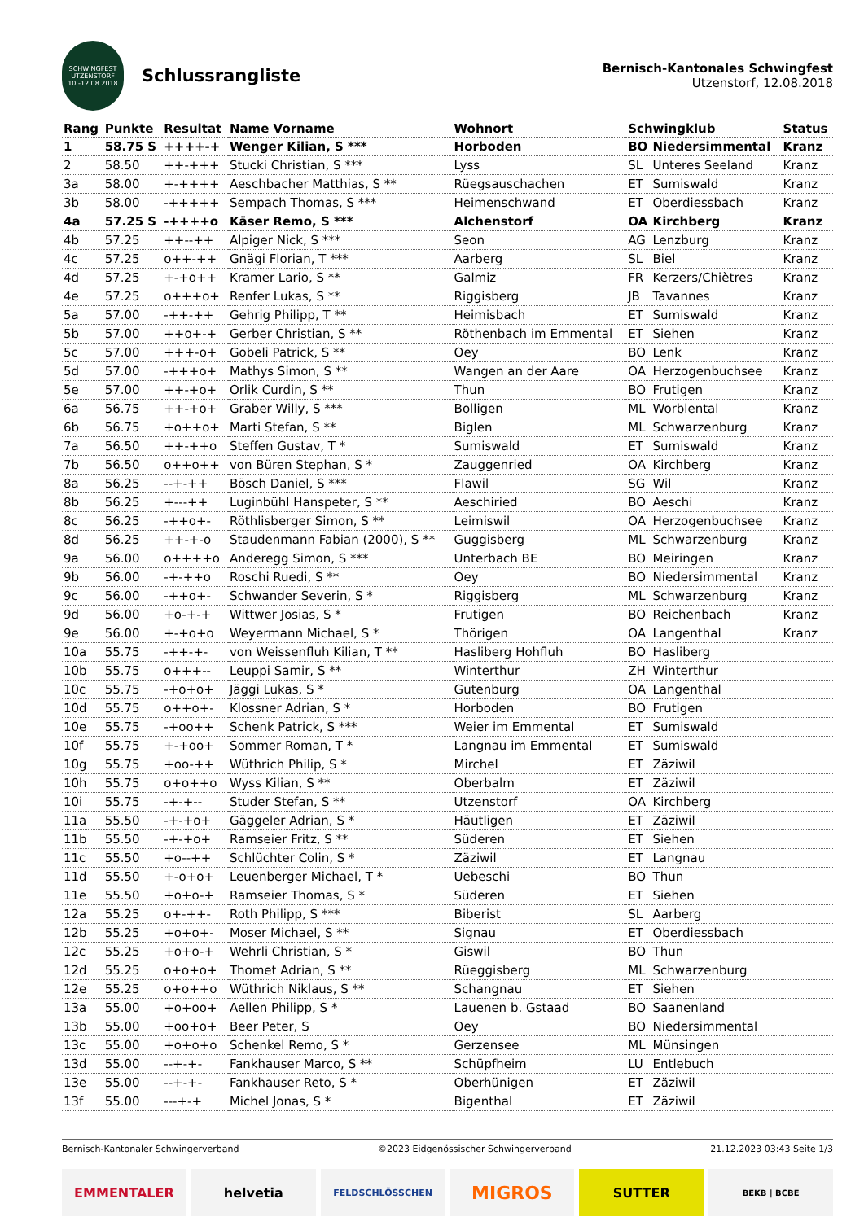SCHWINGFEST
UTZENSTORF
10.-12.08.2018
Schlussrangliste
Bernisch-Kantonales Schwingfest
Utzenstorf, 12.08.2018
| Rang | Punkte | Resultat | Name Vorname | Wohnort | Schwingklub | | Status |
| --- | --- | --- | --- | --- | --- | --- | --- |
| 1 | 58.75 S | ++++-+ | Wenger Kilian, S *** | Horboden | BO | Niedersimmental | Kranz |
| 2 | 58.50 | ++-+++ | Stucki Christian, S *** | Lyss | SL | Unteres Seeland | Kranz |
| 3a | 58.00 | +-++++ | Aeschbacher Matthias, S ** | Rüegsauschachen | ET | Sumiswald | Kranz |
| 3b | 58.00 | -+++++ | Sempach Thomas, S *** | Heimenschwand | ET | Oberdiessbach | Kranz |
| 4a | 57.25 S | -++++o | Käser Remo, S *** | Alchenstorf | OA | Kirchberg | Kranz |
| 4b | 57.25 | ++--++ | Alpiger Nick, S *** | Seon | AG | Lenzburg | Kranz |
| 4c | 57.25 | o++-++ | Gnägi Florian, T *** | Aarberg | SL | Biel | Kranz |
| 4d | 57.25 | +-+o++ | Kramer Lario, S ** | Galmiz | FR | Kerzers/Chiètres | Kranz |
| 4e | 57.25 | o+++o+ | Renfer Lukas, S ** | Riggisberg | JB | Tavannes | Kranz |
| 5a | 57.00 | -++-++ | Gehrig Philipp, T ** | Heimisbach | ET | Sumiswald | Kranz |
| 5b | 57.00 | ++o+-+ | Gerber Christian, S ** | Röthenbach im Emmental | ET | Siehen | Kranz |
| 5c | 57.00 | +++-o+ | Gobeli Patrick, S ** | Oey | BO | Lenk | Kranz |
| 5d | 57.00 | -+++o+ | Mathys Simon, S ** | Wangen an der Aare | OA | Herzogenbuchsee | Kranz |
| 5e | 57.00 | ++-+o+ | Orlik Curdin, S ** | Thun | BO | Frutigen | Kranz |
| 6a | 56.75 | ++-+o+ | Graber Willy, S *** | Bolligen | ML | Worblental | Kranz |
| 6b | 56.75 | +o++o+ | Marti Stefan, S ** | Biglen | ML | Schwarzenburg | Kranz |
| 7a | 56.50 | ++-++o | Steffen Gustav, T * | Sumiswald | ET | Sumiswald | Kranz |
| 7b | 56.50 | o++o++ | von Büren Stephan, S * | Zauggenried | OA | Kirchberg | Kranz |
| 8a | 56.25 | --+-++ | Bösch Daniel, S *** | Flawil | SG | Wil | Kranz |
| 8b | 56.25 | +---++ | Luginbühl Hanspeter, S ** | Aeschiried | BO | Aeschi | Kranz |
| 8c | 56.25 | -++o+- | Röthlisberger Simon, S ** | Leimiswil | OA | Herzogenbuchsee | Kranz |
| 8d | 56.25 | ++-+-o | Staudenmann Fabian (2000), S ** | Guggisberg | ML | Schwarzenburg | Kranz |
| 9a | 56.00 | o++++o | Anderegg Simon, S *** | Unterbach BE | BO | Meiringen | Kranz |
| 9b | 56.00 | -+-++o | Roschi Ruedi, S ** | Oey | BO | Niedersimmental | Kranz |
| 9c | 56.00 | -++o+- | Schwander Severin, S * | Riggisberg | ML | Schwarzenburg | Kranz |
| 9d | 56.00 | +o-+-+ | Wittwer Josias, S * | Frutigen | BO | Reichenbach | Kranz |
| 9e | 56.00 | +-+o+o | Weyermann Michael, S * | Thörigen | OA | Langenthal | Kranz |
| 10a | 55.75 | -++-+- | von Weissenfluh Kilian, T ** | Hasliberg Hohfluh | BO | Hasliberg | |
| 10b | 55.75 | o+++-- | Leuppi Samir, S ** | Winterthur | ZH | Winterthur | |
| 10c | 55.75 | -+o+o+ | Jäggi Lukas, S * | Gutenburg | OA | Langenthal | |
| 10d | 55.75 | o++o+- | Klossner Adrian, S * | Horboden | BO | Frutigen | |
| 10e | 55.75 | -+oo++ | Schenk Patrick, S *** | Weier im Emmental | ET | Sumiswald | |
| 10f | 55.75 | +-+oo+ | Sommer Roman, T * | Langnau im Emmental | ET | Sumiswald | |
| 10g | 55.75 | +oo-++ | Wüthrich Philip, S * | Mirchel | ET | Zäziwil | |
| 10h | 55.75 | o+o++o | Wyss Kilian, S ** | Oberbalm | ET | Zäziwil | |
| 10i | 55.75 | -+-+-- | Studer Stefan, S ** | Utzenstorf | OA | Kirchberg | |
| 11a | 55.50 | -+-+o+ | Gäggeler Adrian, S * | Häutligen | ET | Zäziwil | |
| 11b | 55.50 | -+-+o+ | Ramseier Fritz, S ** | Süderen | ET | Siehen | |
| 11c | 55.50 | +o--++ | Schlüchter Colin, S * | Zäziwil | ET | Langnau | |
| 11d | 55.50 | +-o+o+ | Leuenberger Michael, T * | Uebeschi | BO | Thun | |
| 11e | 55.50 | +o+o-+ | Ramseier Thomas, S * | Süderen | ET | Siehen | |
| 12a | 55.25 | o+-++- | Roth Philipp, S *** | Biberist | SL | Aarberg | |
| 12b | 55.25 | +o+o+- | Moser Michael, S ** | Signau | ET | Oberdiessbach | |
| 12c | 55.25 | +o+o-+ | Wehrli Christian, S * | Giswil | BO | Thun | |
| 12d | 55.25 | o+o+o+ | Thomet Adrian, S ** | Rüeggisberg | ML | Schwarzenburg | |
| 12e | 55.25 | o+o++o | Wüthrich Niklaus, S ** | Schangnau | ET | Siehen | |
| 13a | 55.00 | +o+oo+ | Aellen Philipp, S * | Lauenen b. Gstaad | BO | Saanenland | |
| 13b | 55.00 | +oo+o+ | Beer Peter, S | Oey | BO | Niedersimmental | |
| 13c | 55.00 | +o+o+o | Schenkel Remo, S * | Gerzensee | ML | Münsingen | |
| 13d | 55.00 | --+-+- | Fankhauser Marco, S ** | Schüpfheim | LU | Entlebuch | |
| 13e | 55.00 | --+-+- | Fankhauser Reto, S * | Oberhünigen | ET | Zäziwil | |
| 13f | 55.00 | ---+-+ | Michel Jonas, S * | Bigenthal | ET | Zäziwil | |
Bernisch-Kantonaler Schwingerverband ©2023 Eidgenössischer Schwingerverband 21.12.2023 03:43 Seite 1/3
EMMENTALER helvetia
FELDSCHLÖSSCHEN
MIGROS
SUTTER
BEKB | BCBE